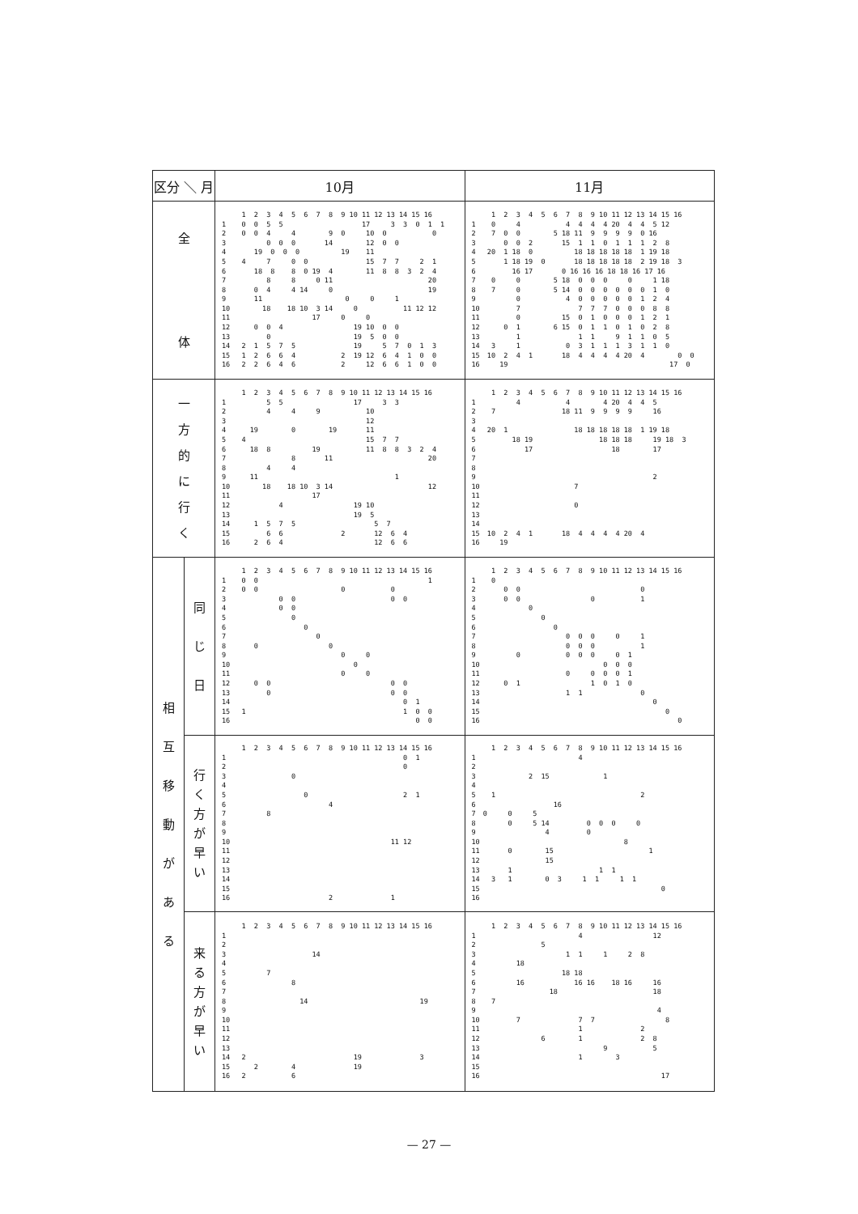| 区分 ＼ 月 | | 10月 | 11月 |
| --- | --- | --- | --- |
| 全 体 | | / / 1 2 3 4 5 6 7 8 9 10 11 12 13 14 15 16 / / --- / --- / / 1 / 0 0 5 5 17 3 3 0 1 1 / / 2 / 0 0 4 4 9 0 10 0 0 / / 3 / 0 0 0 14 12 0 0 / / 4 / 19 0 0 0 19 11 / / 5 / 4 7 0 0 15 7 7 2 1 / / 6 / 18 8 8 0 19 4 11 8 8 3 2 4 / / 7 / 8 8 0 11 20 / / 8 / 0 4 4 14 0 19 / / 9 / 11 0 0 1 / / 10 / 18 18 10 3 14 0 11 12 12 / / 11 / 17 0 0 / / 12 / 0 0 4 19 10 0 0 / / 13 / 0 19 5 0 0 / / 14 / 2 1 5 7 5 19 5 7 0 1 3 / / 15 / 1 2 6 6 4 2 19 12 6 4 1 0 0 / / 16 / 2 2 6 4 6 2 12 6 6 1 0 0 / | / / 1 2 3 4 5 6 7 8 9 10 11 12 13 14 15 16 / / --- / --- / / 1 / 0 4 4 4 4 4 20 4 4 5 12 / / 2 / 7 0 0 5 18 11 9 9 9 9 0 16 / / 3 / 0 0 2 15 1 1 0 1 1 1 2 8 / / 4 / 20 1 18 0 18 18 18 18 18 1 19 18 / / 5 / 1 18 19 0 18 18 18 18 18 2 19 18 3 / / 6 / 16 17 0 16 16 16 18 18 16 17 16 / / 7 / 0 0 5 18 0 0 0 0 1 18 / / 8 / 7 0 5 14 0 0 0 0 0 0 1 0 / / 9 / 0 4 0 0 0 0 0 1 2 4 / / 10 / 7 7 7 7 0 0 0 8 8 / / 11 / 0 15 0 1 0 0 0 1 2 1 / / 12 / 0 1 6 15 0 1 1 0 1 0 2 8 / / 13 / 1 1 1 9 1 1 0 5 / / 14 / 3 1 0 3 1 1 1 3 1 1 0 / / 15 / 10 2 4 1 18 4 4 4 4 20 4 0 0 / / 16 / 19 17 0 / |
| 一 方 的 に 行 く | | / / 1 2 3 4 5 6 7 8 9 10 11 12 13 14 15 16 / / --- / --- / / 1 / 5 5 17 3 3 / / 2 / 4 4 9 10 / / 3 / 12 / / 4 / 19 0 19 11 / / 5 / 4 15 7 7 / / 6 / 18 8 19 11 8 8 3 2 4 / / 7 / 8 11 20 / / 8 / 4 4 / / 9 / 11 1 / / 10 / 18 18 10 3 14 12 / / 11 / 17 / / 12 / 4 19 10 / / 13 / 19 5 / / 14 / 1 5 7 5 5 7 / / 15 / 6 6 2 12 6 4 / / 16 / 2 6 4 12 6 6 / | / / 1 2 3 4 5 6 7 8 9 10 11 12 13 14 15 16 / / --- / --- / / 1 / 4 4 4 20 4 4 5 / / 2 / 7 18 11 9 9 9 9 16 / / 3 / / / 4 / 20 1 18 18 18 18 18 1 19 18 / / 5 / 18 19 18 18 18 19 18 3 / / 6 / 17 18 17 / / 7 / / / 8 / / / 9 / 2 / / 10 / 7 / / 11 / / / 12 / 0 / / 13 / / / 14 / / / 15 / 10 2 4 1 18 4 4 4 4 20 4 / / 16 / 19 / |
| 相 互 移 動 が あ る | 同 じ 日 | / / 1 2 3 4 5 6 7 8 9 10 11 12 13 14 15 16 / / --- / --- / / 1 / 0 0 1 / / 2 / 0 0 0 0 / / 3 / 0 0 0 0 / / 4 / 0 0 / / 5 / 0 / / 6 / 0 / / 7 / 0 / / 8 / 0 0 / / 9 / 0 0 / / 10 / 0 / / 11 / 0 0 / / 12 / 0 0 0 0 / / 13 / 0 0 0 / / 14 / 0 1 / / 15 / 1 1 0 0 / / 16 / 0 0 / | / / 1 2 3 4 5 6 7 8 9 10 11 12 13 14 15 16 / / --- / --- / / 1 / 0 / / 2 / 0 0 0 / / 3 / 0 0 0 1 / / 4 / 0 / / 5 / 0 / / 6 / 0 / / 7 / 0 0 0 0 1 / / 8 / 0 0 0 1 / / 9 / 0 0 0 0 0 1 / / 10 / 0 0 0 / / 11 / 0 0 0 0 1 / / 12 / 0 1 1 0 1 0 / / 13 / 1 1 0 / / 14 / 0 / / 15 / 0 / / 16 / 0 / |
| | 行 く 方 が 早 い | / / 1 2 3 4 5 6 7 8 9 10 11 12 13 14 15 16 / / --- / --- / / 1 / 0 1 / / 2 / 0 / / 3 / 0 / / 4 / / / 5 / 0 2 1 / / 6 / 4 / / 7 / 8 / / 8 / / / 9 / / / 10 / 11 12 / / 11 / / / 12 / / / 13 / / / 14 / / / 15 / / / 16 / 2 1 / | / / 1 2 3 4 5 6 7 8 9 10 11 12 13 14 15 16 / / --- / --- / / 1 / 4 / / 2 / / / 3 / 2 15 1 / / 4 / / / 5 / 1 2 / / 6 / 16 / / 7 / 0 0 5 / / 8 / 0 5 14 0 0 0 0 / / 9 / 4 0 / / 10 / 8 / / 11 / 0 15 1 / / 12 / 15 / / 13 / 1 1 1 / / 14 / 3 1 0 3 1 1 1 1 / / 15 / 0 / / 16 / / |
| | 来 る 方 が 早 い | / / 1 2 3 4 5 6 7 8 9 10 11 12 13 14 15 16 / / --- / --- / / 1 / / / 2 / / / 3 / 14 / / 4 / / / 5 / 7 / / 6 / 8 / / 7 / / / 8 / 14 19 / / 9 / / / 10 / / / 11 / / / 12 / / / 13 / / / 14 / 2 19 3 / / 15 / 2 4 19 / / 16 / 2 6 / | / / 1 2 3 4 5 6 7 8 9 10 11 12 13 14 15 16 / / --- / --- / / 1 / 4 12 / / 2 / 5 / / 3 / 1 1 1 2 8 / / 4 / 18 / / 5 / 18 18 / / 6 / 16 16 16 18 16 16 / / 7 / 18 18 / / 8 / 7 / / 9 / 4 / / 10 / 7 7 7 8 / / 11 / 1 2 / / 12 / 6 1 2 8 / / 13 / 9 5 / / 14 / 1 3 / / 15 / / / 16 / 17 / |
— 27 —